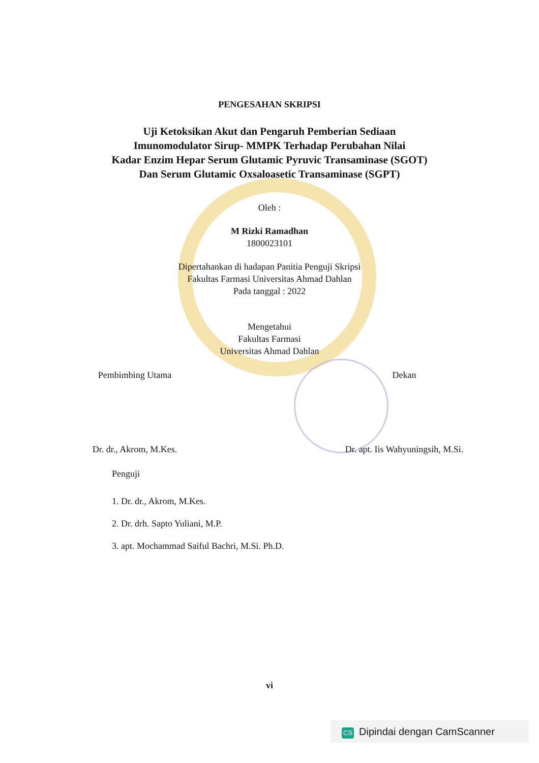PENGESAHAN SKRIPSI
Uji Ketoksikan Akut dan Pengaruh Pemberian Sediaan
Imunomodulator Sirup- MMPK Terhadap Perubahan Nilai
Kadar Enzim Hepar Serum Glutamic Pyruvic Transaminase (SGOT)
Dan Serum Glutamic Oxsaloasetic Transaminase (SGPT)
Oleh :
M Rizki Ramadhan
1800023101
Dipertahankan di hadapan Panitia Penguji Skripsi
Fakultas Farmasi Universitas Ahmad Dahlan
Pada tanggal : 2022
Mengetahui
Fakultas Farmasi
Universitas Ahmad Dahlan
Pembimbing Utama Dekan
Dr. dr., Akrom, M.Kes. Dr. apt. Iis Wahyuningsih, M.Si.
Penguji
1. Dr. dr., Akrom, M.Kes.
2. Dr. drh. Sapto Yuliani, M.P.
3. apt. Mochammad Saiful Bachri, M.Si. Ph.D.
vi
CS Dipindai dengan CamScanner